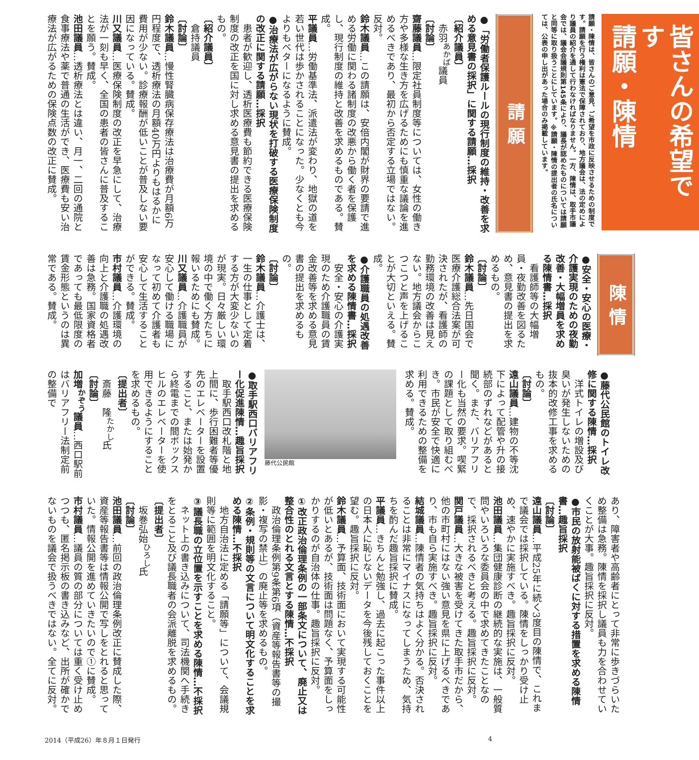皆さんの希望です
請願・陳情
請願・陳情は、皆さんのご意見、ご希望を市政に反映させるための制度です。請願を行う権利は憲法で保障されており、地方議会は、法の定めにより議員の紹介を通して行わなければなりません。一方、陳情は、取手市議会では、議会会議規則第145条により、議長が認めたものについては請願と同等に取り扱うことにしています。※請願・陳情の提出者の氏名については、公表の申し出があった場合のみ掲載しています。
請 願
●「労働者保護ルールの現行制度の維持・改善を求める意見書の採択」に関する請願…採択
〔紹介議員〕
　赤羽<sup>あかば</sup>議員
〔討論〕
齋藤議員…限定社員制度等については、女性の働き方や多様な生き方を広げるためにも慎重な議論を進めるべきであり、最初から否定する立場ではない。反対。
鈴木議員…この請願は、安倍内閣が財界の要請で進める労働に関わる諸制度の改悪から働く者を保護し、現行制度の維持と改善を求めるものである。賛成。
平議員…労働基準法、派遣法が変わり、地獄の道を若い世代は歩かされることになった。少なくとも今よりもベターになるように賛成。
●治療法が広がらない現状を打破する医療保険制度の改正に関する請願…採択
　患者が歓迎し、透析医療費も節約できる医療保険制度の改正を国に対し求める意見書の提出を求めるもの。
〔紹介議員〕
　倉持議員
〔討論〕
鈴木議員…慢性腎臓病保存療法は治療費が月額6万円程度で、透析療法の月額40万円よりもはるかに費用が少ない。診療報酬が低いことが普及しない要因になっている。賛成。
川又議員…医療保険制度の改正を早急にして、治療法が一刻も早く、全国の患者の皆さんに普及することを願う。賛成。
池田議員…透析療法とは違い、月一、二回の通院と食事療法や薬で普通の生活ができ、医療費も安い治療法が広がるための保険点数の改正に賛成。
陳 情
●安全・安心の医療・介護実現のための夜勤改善・大幅増員を求める陳情書…採択
　看護師等の大幅増員・夜勤改善を図るため、意見書の提出を求めるもの。
〔討論〕
鈴木議員…先日国会で医療介護総合法案が可決されたが、看護師の勤務環境の改善は見えない。地方議会からこつこつと声を上げることが大切といえる。賛成。
●介護職員の処遇改善を求める陳情書…採択
　安全・安心の介護実現のため介護職員の賃金改善等を求める意見書の提出を求めるもの。
〔討論〕
鈴木議員…介護士は、一生の仕事として定着する方が大変少ないのが現実。日々厳しい環境の中で働く方たちに報いるためにも賛成。
川又議員…介護職員が安心して働ける職場になって初めて介護者も安心して生活することができる。賛成。
市村議員…介護環境の向上と介護職の処遇改善は急務。国家資格者であっても最低限度の賃金形態というのは異常である。賛成。
●藤代公民館のトイレ改修に関する陳情…採択
　洋式トイレの増設及び臭いが発生しないための抜本的改修工事を求めるもの。
〔討論〕
遠山議員…建物の不等沈下によって配管や升の接続部のずれなどがあると聞く。また、バリアフリー化も当然の要求。喫緊の課題として取り組むべき。市民が安全で快適に利用できるための整備を求める。賛成。
藤代公民館
●取手駅西口バリアフリー化促進陳情…趣旨採択
　取手駅西口改札階と地上間に、歩行困難者等優先のエレベーターを設置すること、または始発から終電までの間ボックスヒルのエレベーターを使用できるようにすることを求めるもの。
〔提出者〕
　斎藤　隆<sup>たかし</sup>氏
〔討論〕
加増<sup>かぞう</sup>議員…西口駅前はバリアフリー法制定前の整備で
あり、障害者や高齢者にとって非常に歩きづらいため整備は急務。陳情を採択し議員も力を合わせていくことが大事。趣旨採択に反対。
●市民の放射能被ばくに対する措置を求める陳情書…趣旨採択
〔討論〕
遠山議員…平成25年に続く3度目の陳情で、これまで議会では採択している。陳情をしっかり受け止め、速やかに実施すべき。趣旨採択に反対。
池田議員…集団健康診断の継続的な実施は、一般質問やいろいろな委員会の中で求めてきたことなので、採択されるべきと考える。趣旨採択に反対。
関戸議員…大きな被害を受けてきた取手市だから、他の市町村にはない強い意見を県に上げるべきであり、市も自ら実施すべき。趣旨採択に反対。
結城議員…陳情者の気持ちはよく分かる。否決されることは非常にマイナスになってしまうため、気持ちを酌んだ趣旨採択に賛成。
平議員…きちんと勉強し、過去に起こった事件以上の日本人に恥じないデータを今後残しておくことを望む。趣旨採択に反対。
鈴木議員…予算面、技術面において実現する可能性が低いとあるが、技術面は問題なく、予算面をしっかりするのが自治体の仕事。趣旨採択に反対。
①改正政治倫理条例の一部条文について、廃止又は整合性のとれる文言とする陳情…不採択
　政治倫理条例第9条第6項（資産等報告書等の撮影・複写の禁止）の廃止等を求めるもの。
②条例・規則等の文言について明文化することを求める陳情…不採択
　地方自治法に定める「請願等」について、会議規則等に範囲を明文化すること。
③議長職の立位置を示すことを求める陳情…不採択
　ネット上の書き込みについて、司法機関へ手続きをとること及び議長職者の会派離脱を求めるもの。
〔提出者〕
　坂巻弘始<sup>ひろし</sup>氏
〔討論〕
池田議員…前回の政治倫理条例改正に賛成した際、資産等報告書等は情報公開で写しをとれると思っていた。情報公開を進めていきたいので①に賛成。
市村議員…議員の質の部分については重く受け止めつつも、匿名掲示板の書き込みなど、出所が確かでないものを議会で扱うべきではない。全てに反対。
2014（平成26）年８月１日発行 4